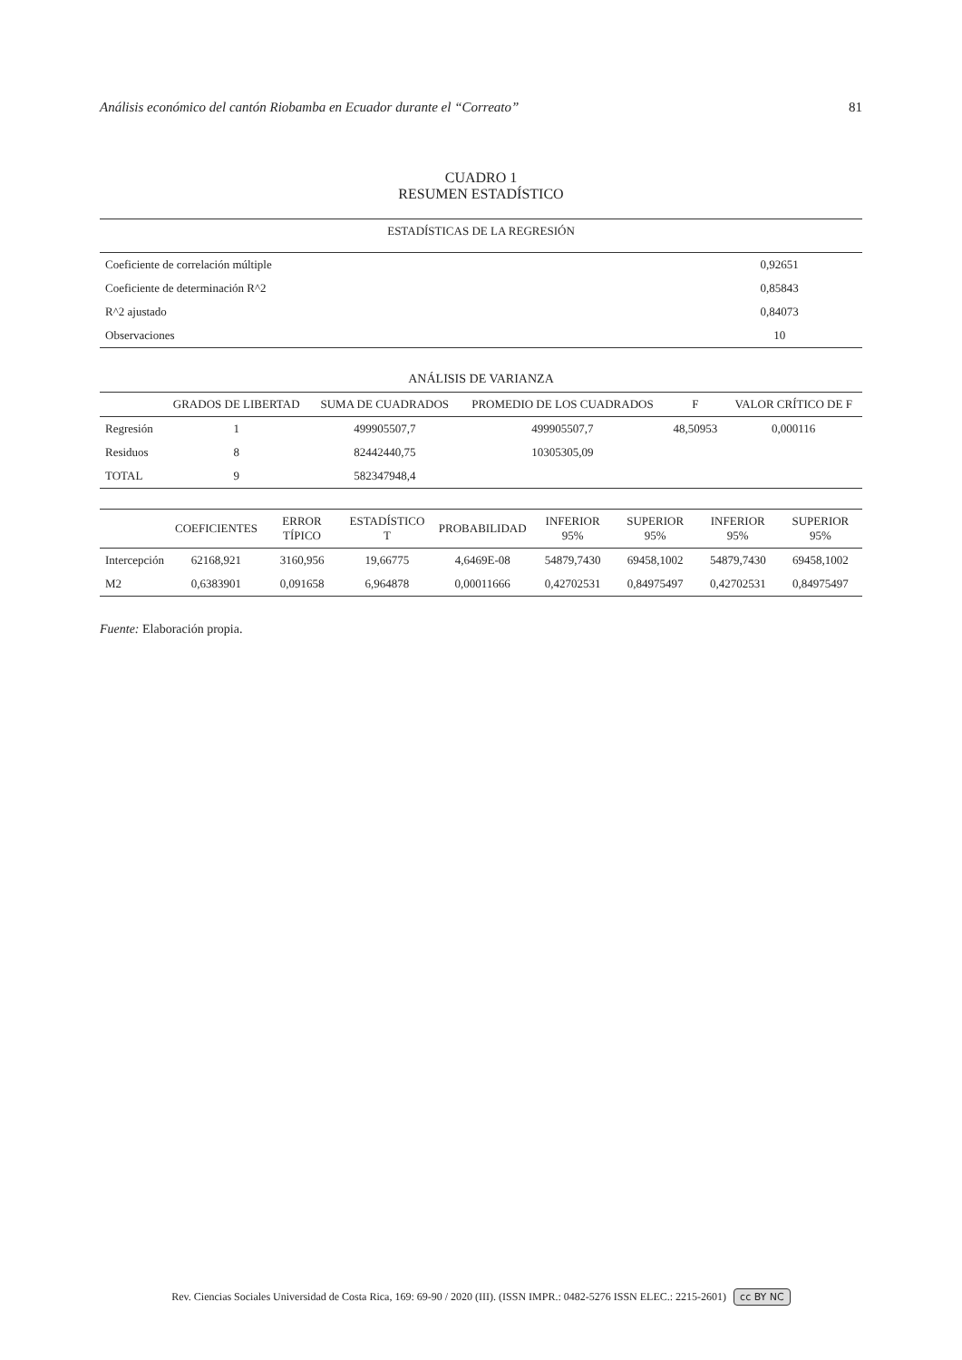Análisis económico del cantón Riobamba en Ecuador durante el “Correato” 81
CUADRO 1
RESUMEN ESTADÍSTICO
| ESTADÍSTICAS DE LA REGRESIÓN | |
| --- | --- |
| Coeficiente de correlación múltiple | 0,92651 |
| Coeficiente de determinación R^2 | 0,85843 |
| R^2 ajustado | 0,84073 |
| Observaciones | 10 |
ANÁLISIS DE VARIANZA
| | GRADOS DE LIBERTAD | SUMA DE CUADRADOS | PROMEDIO DE LOS CUADRADOS | F | VALOR CRÍTICO DE F |
| --- | --- | --- | --- | --- | --- |
| Regresión | 1 | 499905507,7 | 499905507,7 | 48,50953 | 0,000116 |
| Residuos | 8 | 82442440,75 | 10305305,09 | | |
| TOTAL | 9 | 582347948,4 | | | |
| | COEFICIENTES | ERROR TÍPICO | ESTADÍSTICO T | PROBABILIDAD | INFERIOR 95% | SUPERIOR 95% | INFERIOR 95% | SUPERIOR 95% |
| --- | --- | --- | --- | --- | --- | --- | --- | --- |
| Intercepción | 62168,921 | 3160,956 | 19,66775 | 4,6469E-08 | 54879,7430 | 69458,1002 | 54879,7430 | 69458,1002 |
| M2 | 0,6383901 | 0,091658 | 6,964878 | 0,00011666 | 0,42702531 | 0,84975497 | 0,42702531 | 0,84975497 |
Fuente: Elaboración propia.
Rev. Ciencias Sociales Universidad de Costa Rica, 169: 69-90 / 2020 (III). (ISSN IMPR.: 0482-5276 ISSN ELEC.: 2215-2601) cc BY NC